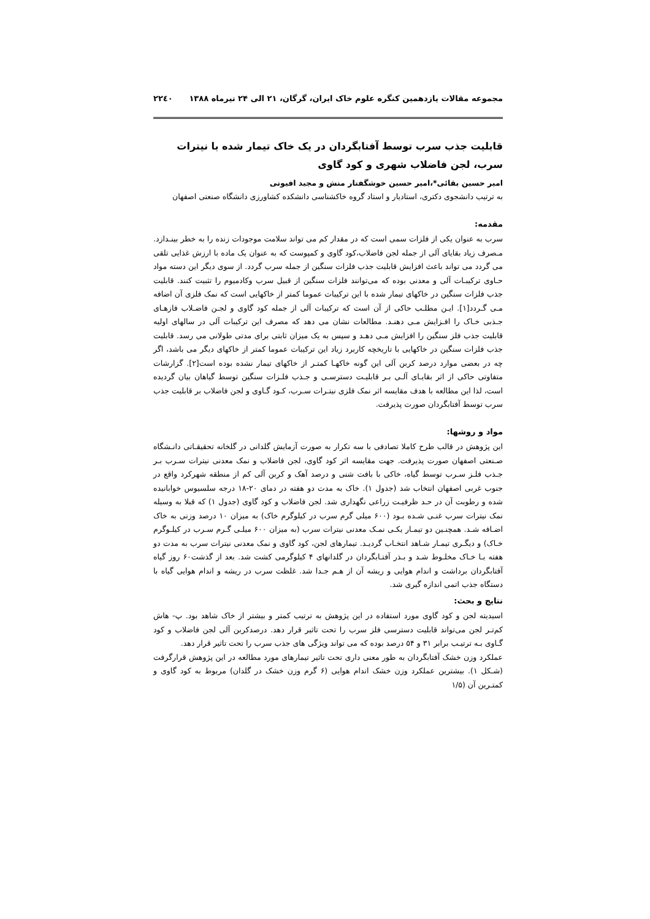مجموعه مقالات یازدهمین کنگره علوم خاک ایران، گرگان، ۲۱ الی ۲۴ تیرماه ۱۳۸۸ ۲۲٤۰
قابلیت جذب سرب توسط آفتابگردان در یک خاک تیمار شده با نیترات سرب، لجن فاضلاب شهری و کود گاوی
امیر حسین بقائی*،امیر حسین خوشگفتار منش و مجید افیونی
به ترتیب دانشجوی دکتری، استادیار و استاد گروه خاکشناسی دانشکده کشاورزی دانشگاه صنعتی اصفهان
مقدمه:
سرب به عنوان یکی از فلزات سمی است که در مقدار کم می تواند سلامت موجودات زنده را به خطر بینـدازد. مـصرف زیاد بقایای آلی از جمله لجن فاضلاب،کود گاوی و کمپوست که به عنوان یک ماده با ارزش غذایی تلقی می گردد می تواند باعث افزایش قابلیت جذب فلزات سنگین از جمله سرب گردد. از سوی دیگر این دسته مواد حـاوی ترکیبـات آلی و معدنی بوده که می‌توانند فلزات سنگین از قبیل سرب وکادمیوم را تثبیت کنند. قابلیت جذب فلزات سنگین در خاکهای تیمار شده با این ترکیبات عموما کمتر از خاکهایی است که نمک فلزی آن اضافه مـی گـردد[۱]. ایـن مطلـب حاکی از آن است که ترکیبات آلی از جمله کود گاوی و لجـن فاضـلاب فازهـای جـذبی خـاک را افـزایش مـی دهنـد. مطالعات نشان می دهد که مصرف این ترکیبات آلی در سالهای اولیه قابلیت جذب فلز سنگین را افزایش مـی دهـد و سپس به یک میزان ثابتی برای مدتی طولانی می رسد. قابلیت جذب فلزات سنگین در خاکهایی با تاریخچه کاربرد زیاد این ترکیبات عموما کمتر از خاکهای دیگر می باشد، اگر چه در بعضی موارد درصد کربن آلی این گونه خاکهـا کمتـر از خاکهای تیمار نشده بوده است[۲]. گزارشات متفاوتی حاکی از اثر بقایـای آلـی بـر قابلیـت دسترسـی و جـذب فلـزات سنگین توسط گیاهان بیان گردیده است، لذا این مطالعه با هدف مقایسه اثر نمک فلزی نیتـرات سـرب، کـود گـاوی و لجن فاضلاب بر قابلیت جذب سرب توسط آفتابگردان صورت پذیرفت.
مواد و روشها:
این پژوهش در قالب طرح کاملا تصادفی با سه تکرار به صورت آزمایش گلدانی در گلخانه تحقیقـاتی دانـشگاه صـنعتی اصفهان صورت پذیرفت. جهت مقایسه اثر کود گاوی، لجن فاضلاب و نمک معدنی نیترات سـرب بـر جـذب فلـز سـرب توسط گیاه، خاکی با بافت شنی و درصد آهک و کربن آلی کم از منطقه شهرکرد واقع در جنوب غربی اصفهان انتخاب شد (جدول ۱). خاک به مدت دو هفته در دمای ۲۰-۱۸ درجه سلسیوس خوابانیده شده و رطوبت آن در حـد ظرفیـت زراعی نگهداری شد. لجن فاضلاب و کود گاوی (جدول ۱) که قبلا به وسیله نمک نیترات سرب غنـی شـده بـود (۶۰۰ میلی گرم سرب در کیلوگرم خاک) به میزان ۱۰ درصد وزنی به خاک اضـافه شـد. همچنـین دو تیمـار یکـی نمـک معدنی نیترات سرب (به میزان ۶۰۰ میلـی گـرم سـرب در کیلـوگرم خـاک) و دیگـری تیمـار شـاهد انتخـاب گردیـد. تیمارهای لجن، کود گاوی و نمک معدنی نیترات سرب به مدت دو هفته بـا خـاک مخلـوط شـد و بـذر آفتـابگردان در گلدانهای ۴ کیلوگرمی کشت شد. بعد از گذشت۶۰ روز گیاه آفتابگردان برداشت و اندام هوایی و ریشه آن از هـم جـدا شد. غلظت سرب در ریشه و اندام هوایی گیاه با دستگاه جذب اتمی اندازه گیری شد.
نتایج و بحث:
اسیدیته لجن و کود گاوی مورد استفاده در این پژوهش به ترتیب کمتر و بیشتر از خاک شاهد بود. پ- هاش کم‌تـر لجن می‌تواند قابلیت دسترسی فلز سرب را تحت تاثیر قرار دهد. درصدکربن آلی لجن فاضلاب و کود گـاوی بـه ترتیـب برابر ۳۱ و ۵۴ درصد بوده که می تواند ویژگی های جذب سرب را تحت تاثیر قرار دهد.
عملکرد وزن خشک آفتابگردان به طور معنی داری تحت تاثیر تیمارهای مورد مطالعه در این پژوهش قرارگرفت (شـکل ۱). بیشترین عملکرد وزن خشک اندام هوایی (۶ گرم وزن خشک در گلدان) مربوط به کود گاوی و کمتـرین آن (۱/۵